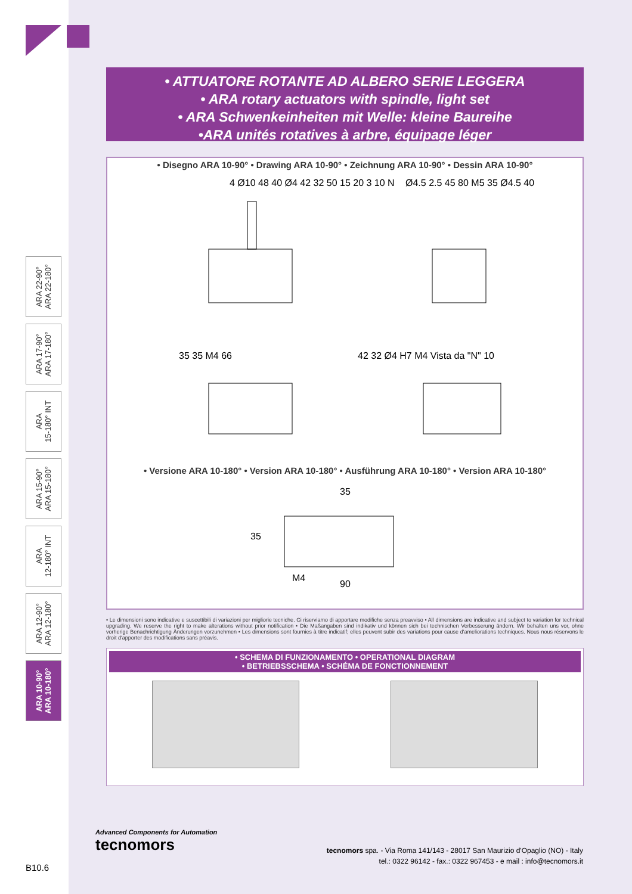ARA 22-90°
ARA 22-180°
ARA 17-90°
ARA 17-180°
ARA
15-180° INT
ARA 15-90°
ARA 15-180°
ARA
12-180° INT
ARA 12-90°
ARA 12-180°
ARA 10-90°
ARA 10-180°
• ATTUATORE ROTANTE AD ALBERO SERIE LEGGERA
• ARA rotary actuators with spindle, light set
• ARA Schwenkeinheiten mit Welle: kleine Baureihe
•ARA unités rotatives à arbre, équipage léger
• Disegno ARA 10-90° • Drawing ARA 10-90° • Zeichnung ARA 10-90° • Dessin ARA 10-90°
4 Ø10 48 40 Ø4 42 32 50 15 20 3 10 N
Ø4.5 2.5 45 80 M5 35 Ø4.5 40
35 35 M4 66 42 32 Ø4 H7 M4 Vista da "N" 10
• Versione ARA 10-180° • Version ARA 10-180° • Ausführung ARA 10-180° • Version ARA 10-180°
35
35
M4
90
• Le dimensioni sono indicative e suscettibili di variazioni per migliorie tecniche. Ci riserviamo di apportare modifiche senza preavviso • All dimensions are indicative and subject to variation for technical upgrading. We reserve the right to make alterations without prior notification • Die Maßangaben sind indikativ und können sich bei technischen Verbesserung ändern. Wir behalten uns vor, ohne vorherige Benachrichtigung Änderungen vorzunehmen • Les dimensions sont fournies à titre indicatif; elles peuvent subir des variations pour cause d'ameliorations techniques. Nous nous réservons le droit d'apporter des modifications sans préavis.
• SCHEMA DI FUNZIONAMENTO • OPERATIONAL DIAGRAM
• BETRIEBSSCHEMA • SCHÉMA DE FONCTIONNEMENT
Advanced Components for Automation
tecnomors
tecnomors spa. - Via Roma 141/143 - 28017 San Maurizio d'Opaglio (NO) - Italy
tel.: 0322 96142 - fax.: 0322 967453 - e mail : info@tecnomors.it
B10.6